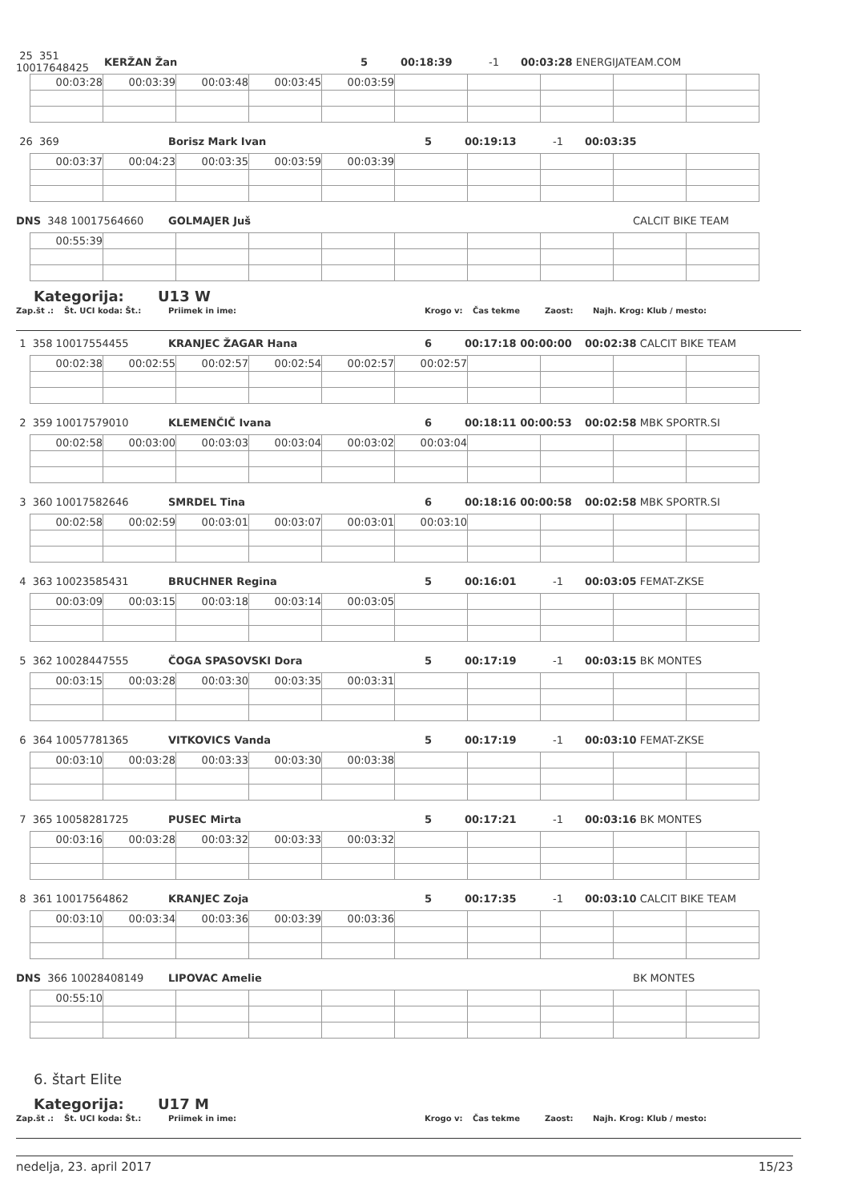25 351 10017648425 KERŽAN Žan 5 00:18:39 -1 00:03:28 ENERGIJATEAM.COM
| 00:03:28 | 00:03:39 | 00:03:48 | 00:03:45 | 00:03:59 | | | | | |
26 369 Borisz Mark Ivan 5 00:19:13 -1 00:03:35
| 00:03:37 | 00:04:23 | 00:03:35 | 00:03:59 | 00:03:39 | | | | | |
DNS 348 10017564660 GOLMAJER Juš CALCIT BIKE TEAM
| 00:55:39 | | | | | | | | | |
Kategorija: U13 W
Zap.št .: Št. UCI koda: Št.: Priimek in ime: Krogo v: Čas tekme Zaost: Najh. Krog: Klub / mesto:
1 358 10017554455 KRANJEC ŽAGAR Hana 6 00:17:18 00:00:00 00:02:38 CALCIT BIKE TEAM
| 00:02:38 | 00:02:55 | 00:02:57 | 00:02:54 | 00:02:57 | 00:02:57 | | | | |
2 359 10017579010 KLEMENČIČ Ivana 6 00:18:11 00:00:53 00:02:58 MBK SPORTR.SI
| 00:02:58 | 00:03:00 | 00:03:03 | 00:03:04 | 00:03:02 | 00:03:04 | | | | |
3 360 10017582646 SMRDEL Tina 6 00:18:16 00:00:58 00:02:58 MBK SPORTR.SI
| 00:02:58 | 00:02:59 | 00:03:01 | 00:03:07 | 00:03:01 | 00:03:10 | | | | |
4 363 10023585431 BRUCHNER Regina 5 00:16:01 -1 00:03:05 FEMAT-ZKSE
| 00:03:09 | 00:03:15 | 00:03:18 | 00:03:14 | 00:03:05 | | | | | |
5 362 10028447555 ČOGA SPASOVSKI Dora 5 00:17:19 -1 00:03:15 BK MONTES
| 00:03:15 | 00:03:28 | 00:03:30 | 00:03:35 | 00:03:31 | | | | | |
6 364 10057781365 VITKOVICS Vanda 5 00:17:19 -1 00:03:10 FEMAT-ZKSE
| 00:03:10 | 00:03:28 | 00:03:33 | 00:03:30 | 00:03:38 | | | | | |
7 365 10058281725 PUSEC Mirta 5 00:17:21 -1 00:03:16 BK MONTES
| 00:03:16 | 00:03:28 | 00:03:32 | 00:03:33 | 00:03:32 | | | | | |
8 361 10017564862 KRANJEC Zoja 5 00:17:35 -1 00:03:10 CALCIT BIKE TEAM
| 00:03:10 | 00:03:34 | 00:03:36 | 00:03:39 | 00:03:36 | | | | | |
DNS 366 10028408149 LIPOVAC Amelie BK MONTES
| 00:55:10 | | | | | | | | | |
6. štart Elite
Kategorija: U17 M
Zap.št .: Št. UCI koda: Št.: Priimek in ime: Krogo v: Čas tekme Zaost: Najh. Krog: Klub / mesto:
nedelja, 23. april 2017 15/23